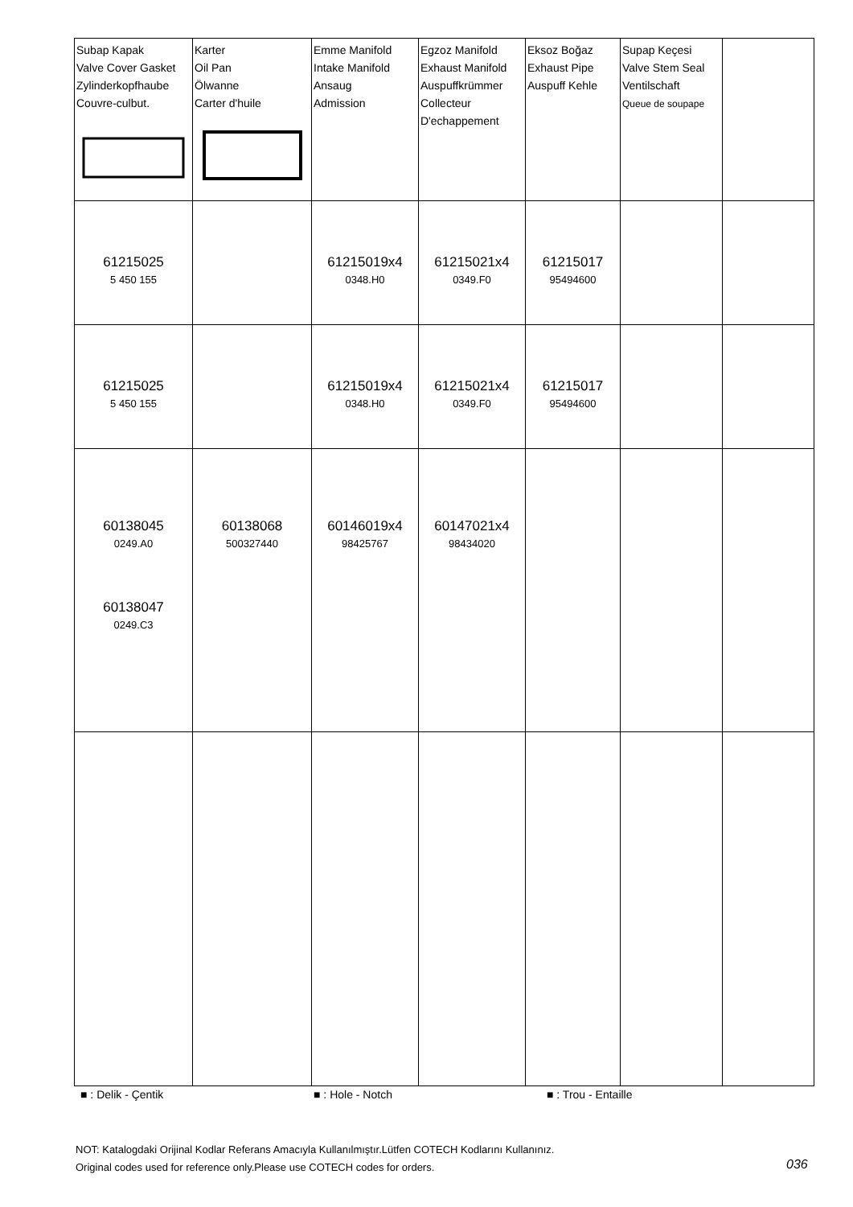| Subap Kapak Valve Cover Gasket Zylinderkopfhaube Couvre-culbut. | Karter Oil Pan Ölwanne Carter d'huile | Emme Manifold Intake Manifold Ansaug Admission | Egzoz Manifold Exhaust Manifold Auspuffkrümmer Collecteur D'echappement | Eksoz Boğaz Exhaust Pipe Auspuff Kehle | Supap Keçesi Valve Stem Seal Ventilschaft Queue de soupape | |
| 61215025 5 450 155 | | 61215019x4 0348.H0 | 61215021x4 0349.F0 | 61215017 95494600 | | |
| 61215025 5 450 155 | | 61215019x4 0348.H0 | 61215021x4 0349.F0 | 61215017 95494600 | | |
| 60138045 0249.A0 60138047 0249.C3 | 60138068 500327440 | 60146019x4 98425767 | 60147021x4 98434020 | | | |
■ : Delik - Çentik ■ : Hole - Notch ■ : Trou - Entaille
NOT: Katalogdaki Orijinal Kodlar Referans Amacıyla Kullanılmıştır.Lütfen COTECH Kodlarını Kullanınız.
Original codes used for reference only.Please use COTECH codes for orders.
036